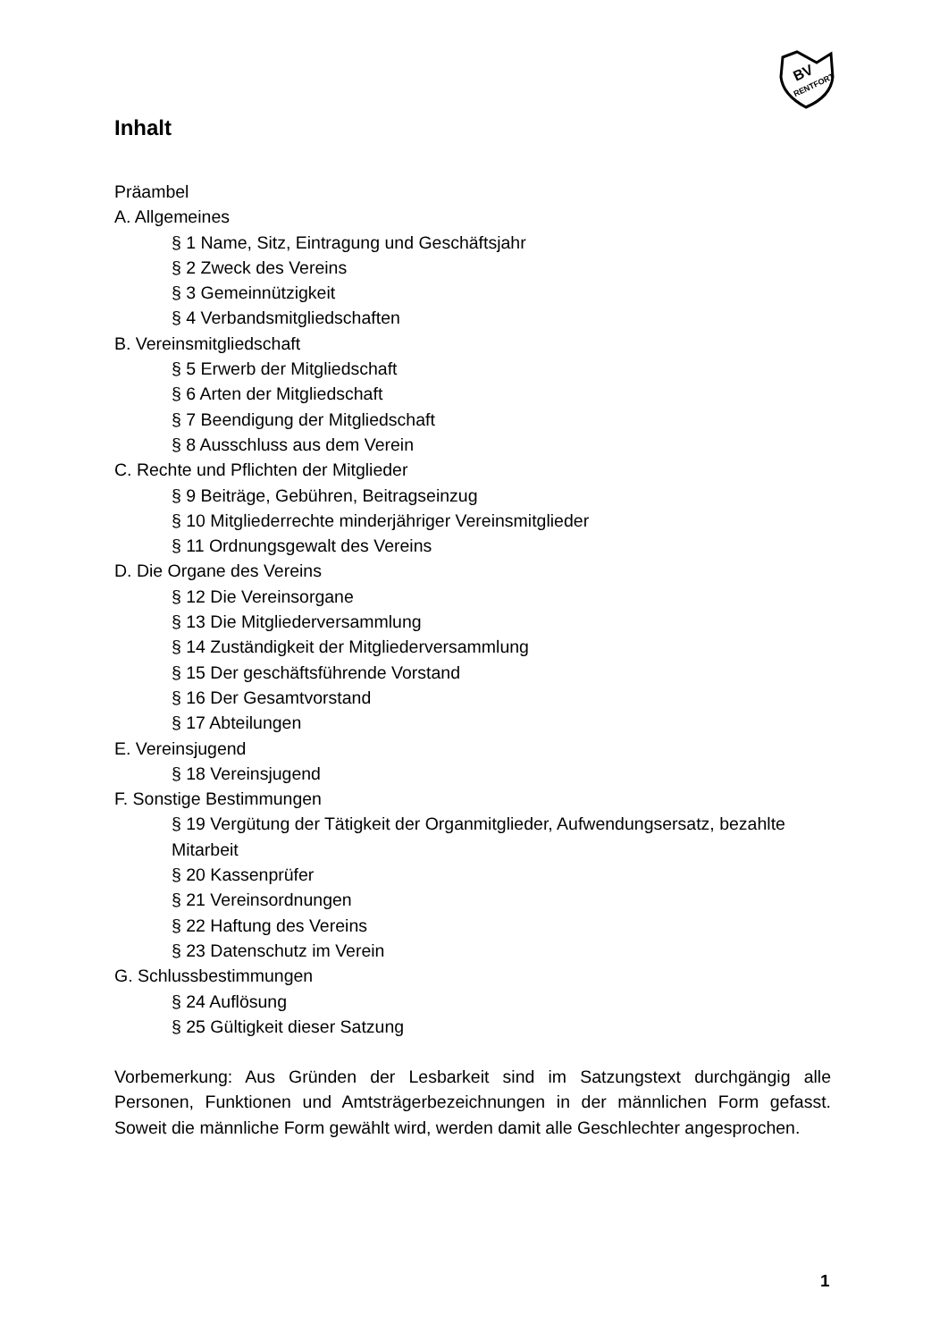BV
RENTFORT
Inhalt
Präambel
A. Allgemeines
§ 1 Name, Sitz, Eintragung und Geschäftsjahr
§ 2 Zweck des Vereins
§ 3 Gemeinnützigkeit
§ 4 Verbandsmitgliedschaften
B. Vereinsmitgliedschaft
§ 5 Erwerb der Mitgliedschaft
§ 6 Arten der Mitgliedschaft
§ 7 Beendigung der Mitgliedschaft
§ 8 Ausschluss aus dem Verein
C. Rechte und Pflichten der Mitglieder
§ 9 Beiträge, Gebühren, Beitragseinzug
§ 10 Mitgliederrechte minderjähriger Vereinsmitglieder
§ 11 Ordnungsgewalt des Vereins
D. Die Organe des Vereins
§ 12 Die Vereinsorgane
§ 13 Die Mitgliederversammlung
§ 14 Zuständigkeit der Mitgliederversammlung
§ 15 Der geschäftsführende Vorstand
§ 16 Der Gesamtvorstand
§ 17 Abteilungen
E. Vereinsjugend
§ 18 Vereinsjugend
F. Sonstige Bestimmungen
§ 19 Vergütung der Tätigkeit der Organmitglieder, Aufwendungsersatz, bezahlte Mitarbeit
§ 20 Kassenprüfer
§ 21 Vereinsordnungen
§ 22 Haftung des Vereins
§ 23 Datenschutz im Verein
G. Schlussbestimmungen
§ 24 Auflösung
§ 25 Gültigkeit dieser Satzung
Vorbemerkung: Aus Gründen der Lesbarkeit sind im Satzungstext durchgängig alle Personen, Funktionen und Amtsträgerbezeichnungen in der männlichen Form gefasst. Soweit die männliche Form gewählt wird, werden damit alle Geschlechter angesprochen.
1